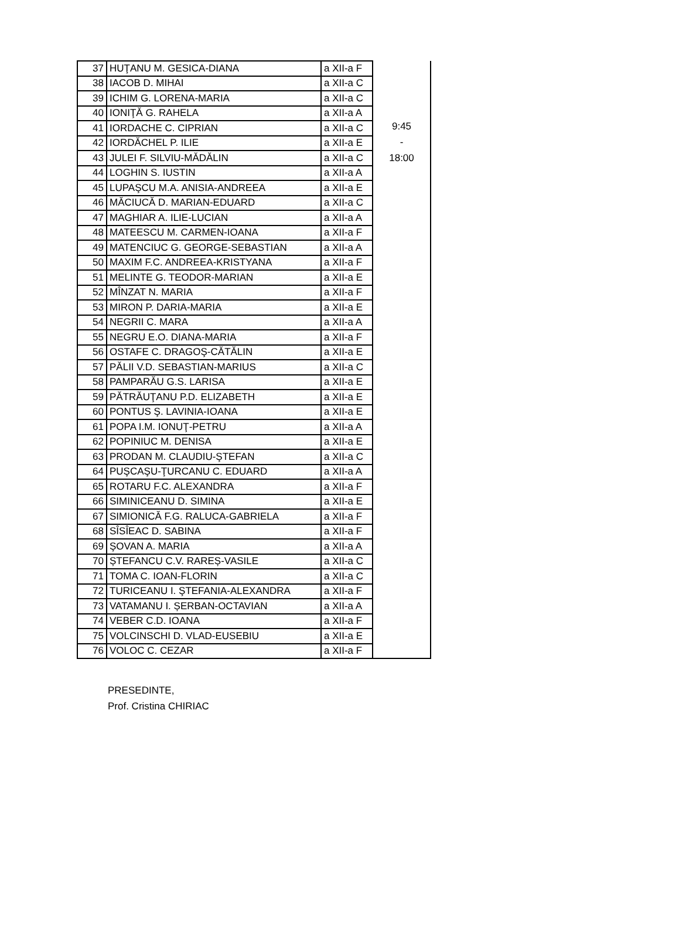| 37 | HUŢANU M. GESICA-DIANA | a XII-a F | 9:45 - 18:00 |
| 38 | IACOB D. MIHAI | a XII-a C | |
| 39 | ICHIM G. LORENA-MARIA | a XII-a C | |
| 40 | IONIŢĂ G. RAHELA | a XII-a A | |
| 41 | IORDACHE C. CIPRIAN | a XII-a C | |
| 42 | IORDĂCHEL P. ILIE | a XII-a E | |
| 43 | JULEI F. SILVIU-MĂDĂLIN | a XII-a C | |
| 44 | LOGHIN S. IUSTIN | a XII-a A | |
| 45 | LUPAŞCU M.A. ANISIA-ANDREEA | a XII-a E | |
| 46 | MĂCIUCĂ D. MARIAN-EDUARD | a XII-a C | |
| 47 | MAGHIAR A. ILIE-LUCIAN | a XII-a A | |
| 48 | MATEESCU M. CARMEN-IOANA | a XII-a F | |
| 49 | MATENCIUC G. GEORGE-SEBASTIAN | a XII-a A | |
| 50 | MAXIM F.C. ANDREEA-KRISTYANA | a XII-a F | |
| 51 | MELINTE G. TEODOR-MARIAN | a XII-a E | |
| 52 | MÎNZAT N. MARIA | a XII-a F | |
| 53 | MIRON P. DARIA-MARIA | a XII-a E | |
| 54 | NEGRII C. MARA | a XII-a A | |
| 55 | NEGRU E.O. DIANA-MARIA | a XII-a F | |
| 56 | OSTAFE C. DRAGOŞ-CĂTĂLIN | a XII-a E | |
| 57 | PĂLII V.D. SEBASTIAN-MARIUS | a XII-a C | |
| 58 | PAMPARĂU G.S. LARISA | a XII-a E | |
| 59 | PĂTRĂUŢANU P.D. ELIZABETH | a XII-a E | |
| 60 | PONTUS Ş. LAVINIA-IOANA | a XII-a E | |
| 61 | POPA I.M. IONUŢ-PETRU | a XII-a A | |
| 62 | POPINIUC M. DENISA | a XII-a E | |
| 63 | PRODAN M. CLAUDIU-ŞTEFAN | a XII-a C | |
| 64 | PUŞCAŞU-ŢURCANU C. EDUARD | a XII-a A | |
| 65 | ROTARU F.C. ALEXANDRA | a XII-a F | |
| 66 | SIMINICEANU D. SIMINA | a XII-a E | |
| 67 | SIMIONICĂ F.G. RALUCA-GABRIELA | a XII-a F | |
| 68 | SÎSÎEAC D. SABINA | a XII-a F | |
| 69 | ŞOVAN A. MARIA | a XII-a A | |
| 70 | ȘTEFANCU C.V. RAREȘ-VASILE | a XII-a C | |
| 71 | TOMA C. IOAN-FLORIN | a XII-a C | |
| 72 | TURICEANU I. ŞTEFANIA-ALEXANDRA | a XII-a F | |
| 73 | VATAMANU I. ȘERBAN-OCTAVIAN | a XII-a A | |
| 74 | VEBER C.D. IOANA | a XII-a F | |
| 75 | VOLCINSCHI D. VLAD-EUSEBIU | a XII-a E | |
| 76 | VOLOC C. CEZAR | a XII-a F | |
PRESEDINTE,
Prof. Cristina CHIRIAC